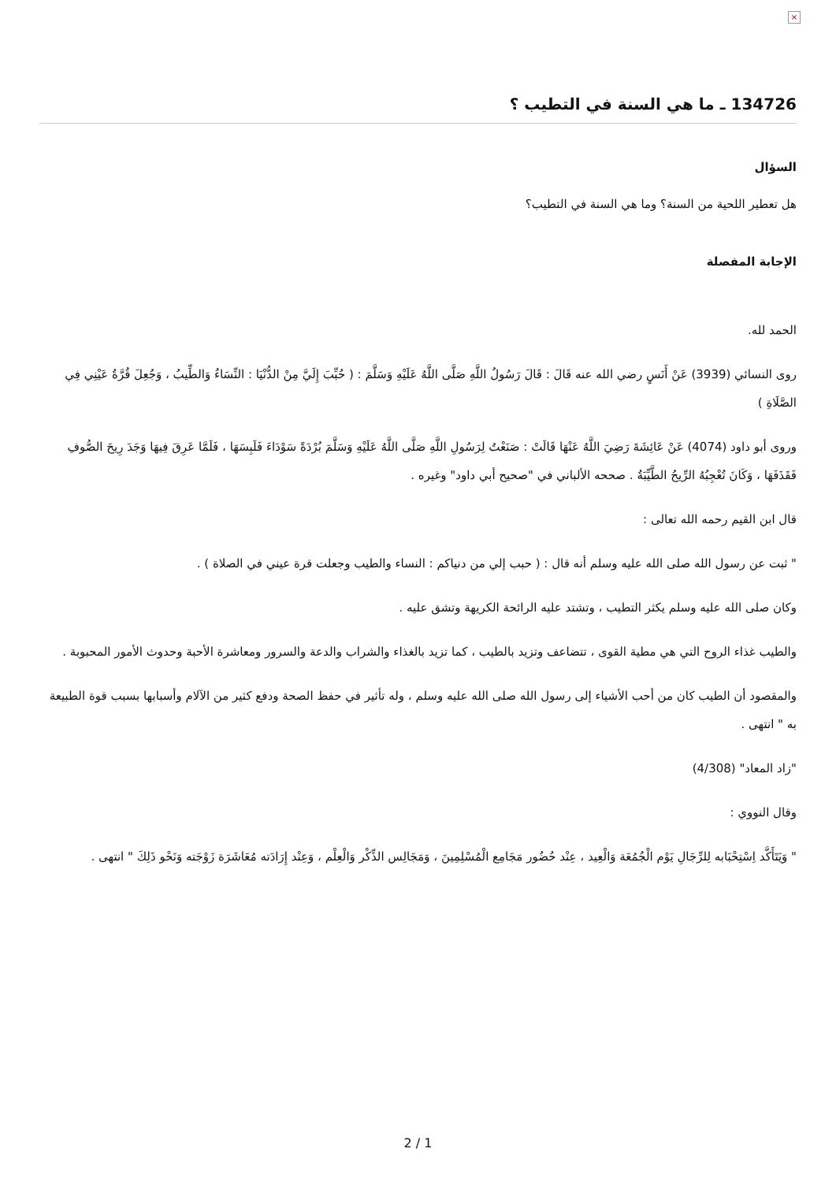×
134726 ـ ما هي السنة في التطيب ؟
السؤال
هل تعطير اللحية من السنة؟ وما هي السنة في التطيب؟
الإجابة المفصلة
الحمد لله.
روى النسائي (3939) عَنْ أَنَسٍ رضي الله عنه قَالَ : قَالَ رَسُولُ اللَّهِ صَلَّى اللَّهُ عَلَيْهِ وَسَلَّمَ : ( حُبِّبَ إِلَيَّ مِنْ الدُّنْيَا : النِّسَاءُ وَالطِّيبُ ، وَجُعِلَ قُرَّةُ عَيْنِي فِي الصَّلَاةِ )
وروى أبو داود (4074) عَنْ عَائِشَةَ رَضِيَ اللَّهُ عَنْهَا قَالَتْ : صَنَعْتُ لِرَسُولِ اللَّهِ صَلَّى اللَّهُ عَلَيْهِ وَسَلَّمَ بُرْدَةً سَوْدَاءَ فَلَبِسَهَا ، فَلَمَّا عَرِقَ فِيهَا وَجَدَ رِيحَ الصُّوفِ فَقَذَفَهَا ، وَكَانَ تُعْجِبُهُ الرِّيحُ الطَّيِّبَةُ . صححه الألباني في "صحيح أبي داود" وغيره .
قال ابن القيم رحمه الله تعالى :
" ثبت عن رسول الله صلى الله عليه وسلم أنه قال : ( حبب إلي من دنياكم : النساء والطيب وجعلت قرة عيني في الصلاة ) .
وكان صلى الله عليه وسلم يكثر التطيب ، وتشتد عليه الرائحة الكريهة وتشق عليه .
والطيب غذاء الروح التي هي مطية القوى ، تتضاعف وتزيد بالطيب ، كما تزيد بالغذاء والشراب والدعة والسرور ومعاشرة الأحبة وحدوث الأمور المحبوبة .
والمقصود أن الطيب كان من أحب الأشياء إلى رسول الله صلى الله عليه وسلم ، وله تأثير في حفظ الصحة ودفع كثير من الآلام وأسبابها بسبب قوة الطبيعة به " انتهى .
"زاد المعاد" (4/308)
وقال النووي :
" وَيَتَأَكَّد اِسْتِحْبَابه لِلرِّجَالِ يَوْم الْجُمُعَة وَالْعِيد ، عِنْد حُضُور مَجَامِع الْمُسْلِمِينَ ، وَمَجَالِس الذِّكْر وَالْعِلْم ، وَعِنْد إِرَادَته مُعَاشَرَة زَوْجَته وَنَحْو ذَلِكَ " انتهى .
2 / 1